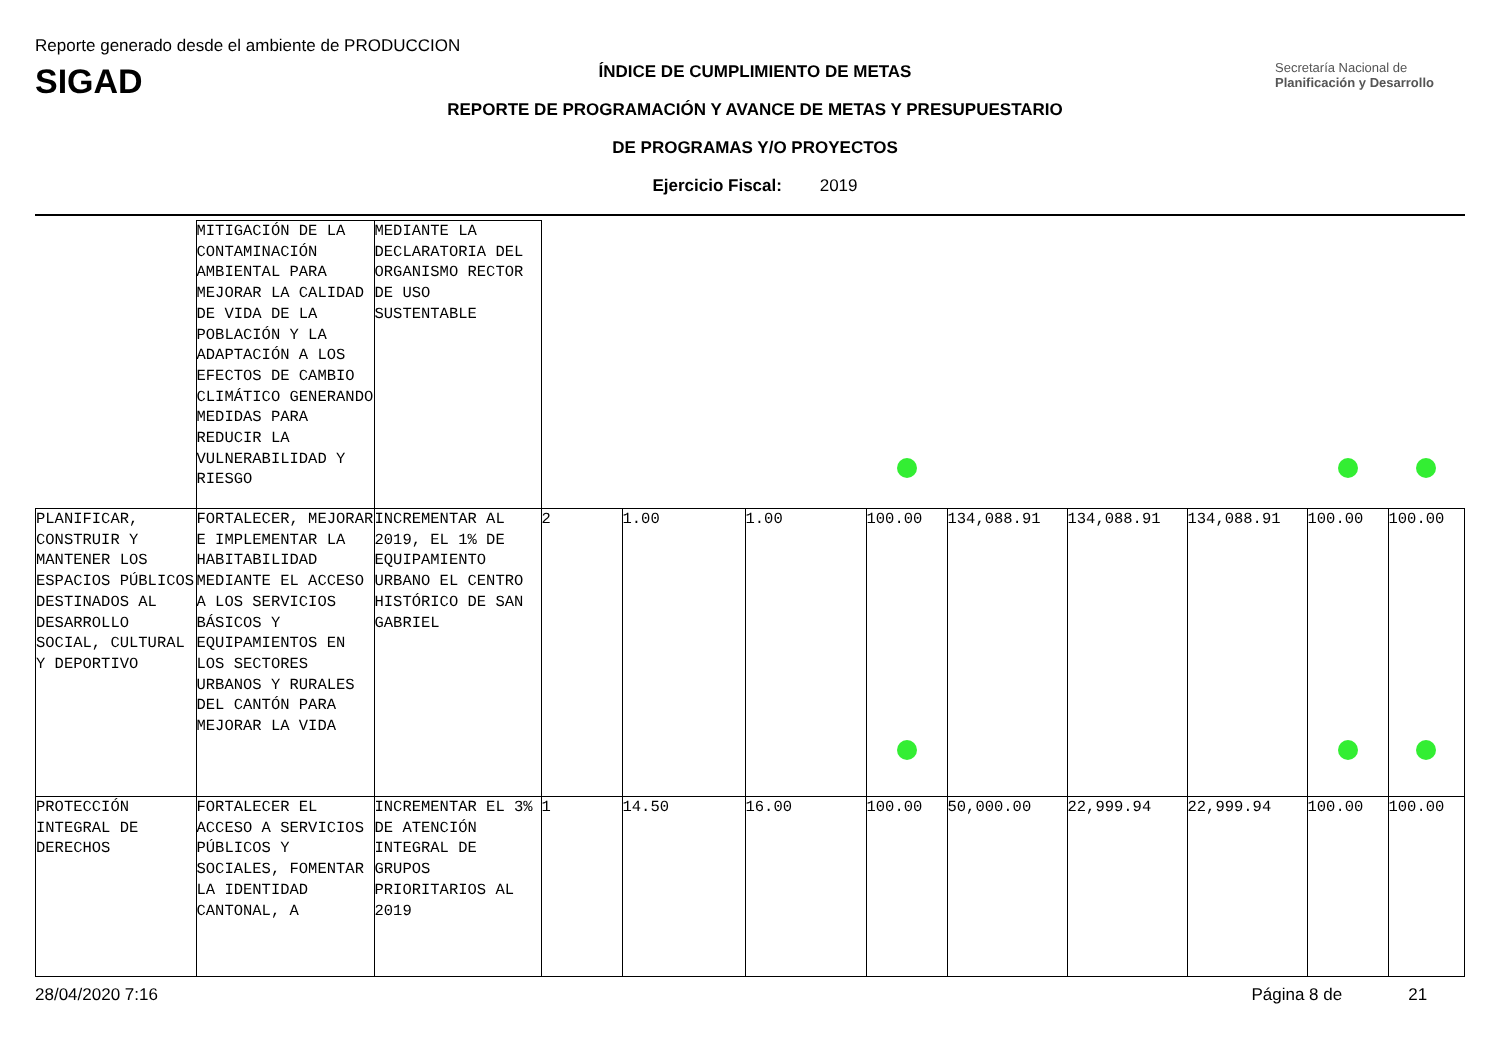Reporte generado desde el ambiente de PRODUCCION
SIGAD
ÍNDICE DE CUMPLIMIENTO DE METAS
REPORTE DE PROGRAMACIÓN Y AVANCE DE METAS Y PRESUPUESTARIO
DE PROGRAMAS Y/O PROYECTOS
Ejercicio Fiscal: 2019
Secretaría Nacional de Planificación y Desarrollo
| | MITIGACIÓN DE LA CONTAMINACIÓN AMBIENTAL PARA MEJORAR LA CALIDAD DE VIDA DE LA POBLACIÓN Y LA ADAPTACIÓN A LOS EFECTOS DE CAMBIO CLIMÁTICO GENERANDO MEDIDAS PARA REDUCIR LA VULNERABILIDAD Y RIESGO | MEDIANTE LA DECLARATORIA DEL ORGANISMO RECTOR DE USO SUSTENTABLE | | | | | | | | | |
| PLANIFICAR, CONSTRUIR Y MANTENER LOS ESPACIOS PÚBLICOS DESTINADOS AL DESARROLLO SOCIAL, CULTURAL Y DEPORTIVO | FORTALECER, MEJORAR E IMPLEMENTAR LA HABITABILIDAD MEDIANTE EL ACCESO A LOS SERVICIOS BÁSICOS Y EQUIPAMIENTOS EN LOS SECTORES URBANOS Y RURALES DEL CANTÓN PARA MEJORAR LA VIDA | INCREMENTAR AL 2019, EL 1% DE EQUIPAMIENTO URBANO EL CENTRO HISTÓRICO DE SAN GABRIEL | 2 | 1.00 | 1.00 | 100.00 | 134,088.91 | 134,088.91 | 134,088.91 | 100.00 | 100.00 |
| PROTECCIÓN INTEGRAL DE DERECHOS | FORTALECER EL ACCESO A SERVICIOS PÚBLICOS Y SOCIALES, FOMENTAR LA IDENTIDAD CANTONAL, A | INCREMENTAR EL 3% DE ATENCIÓN INTEGRAL DE GRUPOS PRIORITARIOS AL 2019 | 1 | 14.50 | 16.00 | 100.00 | 50,000.00 | 22,999.94 | 22,999.94 | 100.00 | 100.00 |
28/04/2020 7:16 Página 8 de 21